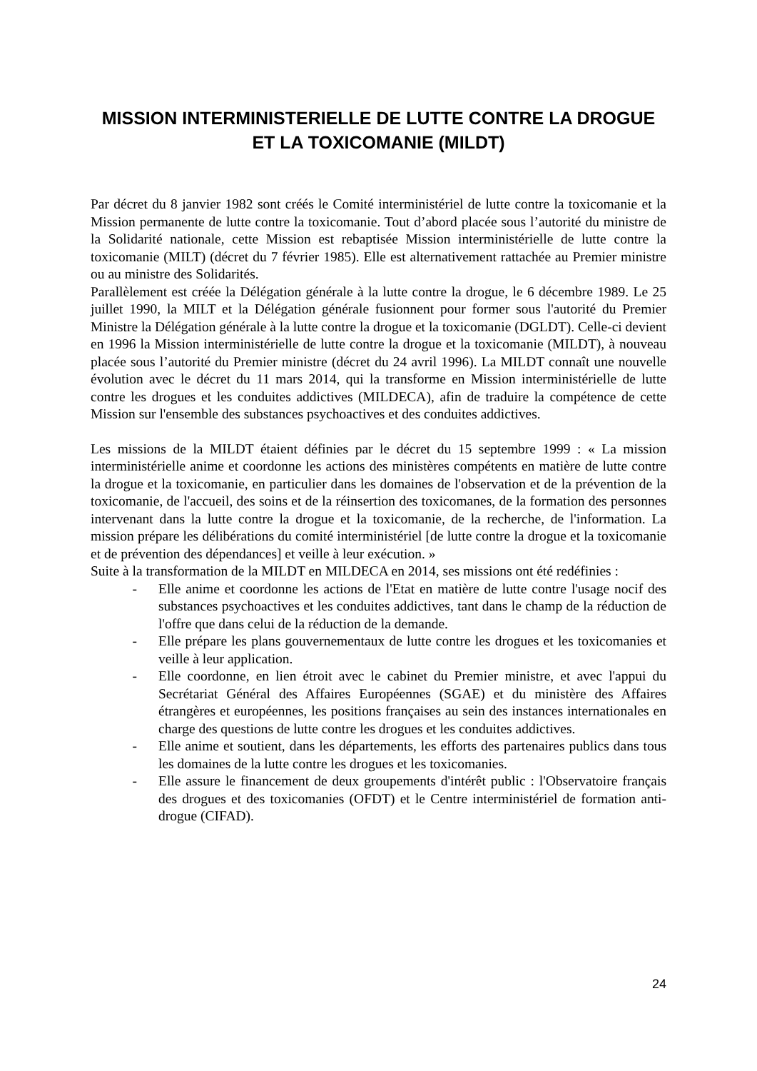MISSION INTERMINISTERIELLE DE LUTTE CONTRE LA DROGUE ET LA TOXICOMANIE (MILDT)
Par décret du 8 janvier 1982 sont créés le Comité interministériel de lutte contre la toxicomanie et la Mission permanente de lutte contre la toxicomanie. Tout d’abord placée sous l’autorité du ministre de la Solidarité nationale, cette Mission est rebaptisée Mission interministérielle de lutte contre la toxicomanie (MILT) (décret du 7 février 1985). Elle est alternativement rattachée au Premier ministre ou au ministre des Solidarités.
Parallèlement est créée la Délégation générale à la lutte contre la drogue, le 6 décembre 1989. Le 25 juillet 1990, la MILT et la Délégation générale fusionnent pour former sous l'autorité du Premier Ministre la Délégation générale à la lutte contre la drogue et la toxicomanie (DGLDT). Celle-ci devient en 1996 la Mission interministérielle de lutte contre la drogue et la toxicomanie (MILDT), à nouveau placée sous l’autorité du Premier ministre (décret du 24 avril 1996). La MILDT connaît une nouvelle évolution avec le décret du 11 mars 2014, qui la transforme en Mission interministérielle de lutte contre les drogues et les conduites addictives (MILDECA), afin de traduire la compétence de cette Mission sur l'ensemble des substances psychoactives et des conduites addictives.
Les missions de la MILDT étaient définies par le décret du 15 septembre 1999 : « La mission interministérielle anime et coordonne les actions des ministères compétents en matière de lutte contre la drogue et la toxicomanie, en particulier dans les domaines de l'observation et de la prévention de la toxicomanie, de l'accueil, des soins et de la réinsertion des toxicomanes, de la formation des personnes intervenant dans la lutte contre la drogue et la toxicomanie, de la recherche, de l'information. La mission prépare les délibérations du comité interministériel [de lutte contre la drogue et la toxicomanie et de prévention des dépendances] et veille à leur exécution. »
Suite à la transformation de la MILDT en MILDECA en 2014, ses missions ont été redéfinies :
- Elle anime et coordonne les actions de l'Etat en matière de lutte contre l'usage nocif des substances psychoactives et les conduites addictives, tant dans le champ de la réduction de l'offre que dans celui de la réduction de la demande.
- Elle prépare les plans gouvernementaux de lutte contre les drogues et les toxicomanies et veille à leur application.
- Elle coordonne, en lien étroit avec le cabinet du Premier ministre, et avec l'appui du Secrétariat Général des Affaires Européennes (SGAE) et du ministère des Affaires étrangères et européennes, les positions françaises au sein des instances internationales en charge des questions de lutte contre les drogues et les conduites addictives.
- Elle anime et soutient, dans les départements, les efforts des partenaires publics dans tous les domaines de la lutte contre les drogues et les toxicomanies.
- Elle assure le financement de deux groupements d'intérêt public : l'Observatoire français des drogues et des toxicomanies (OFDT) et le Centre interministériel de formation anti-drogue (CIFAD).
24